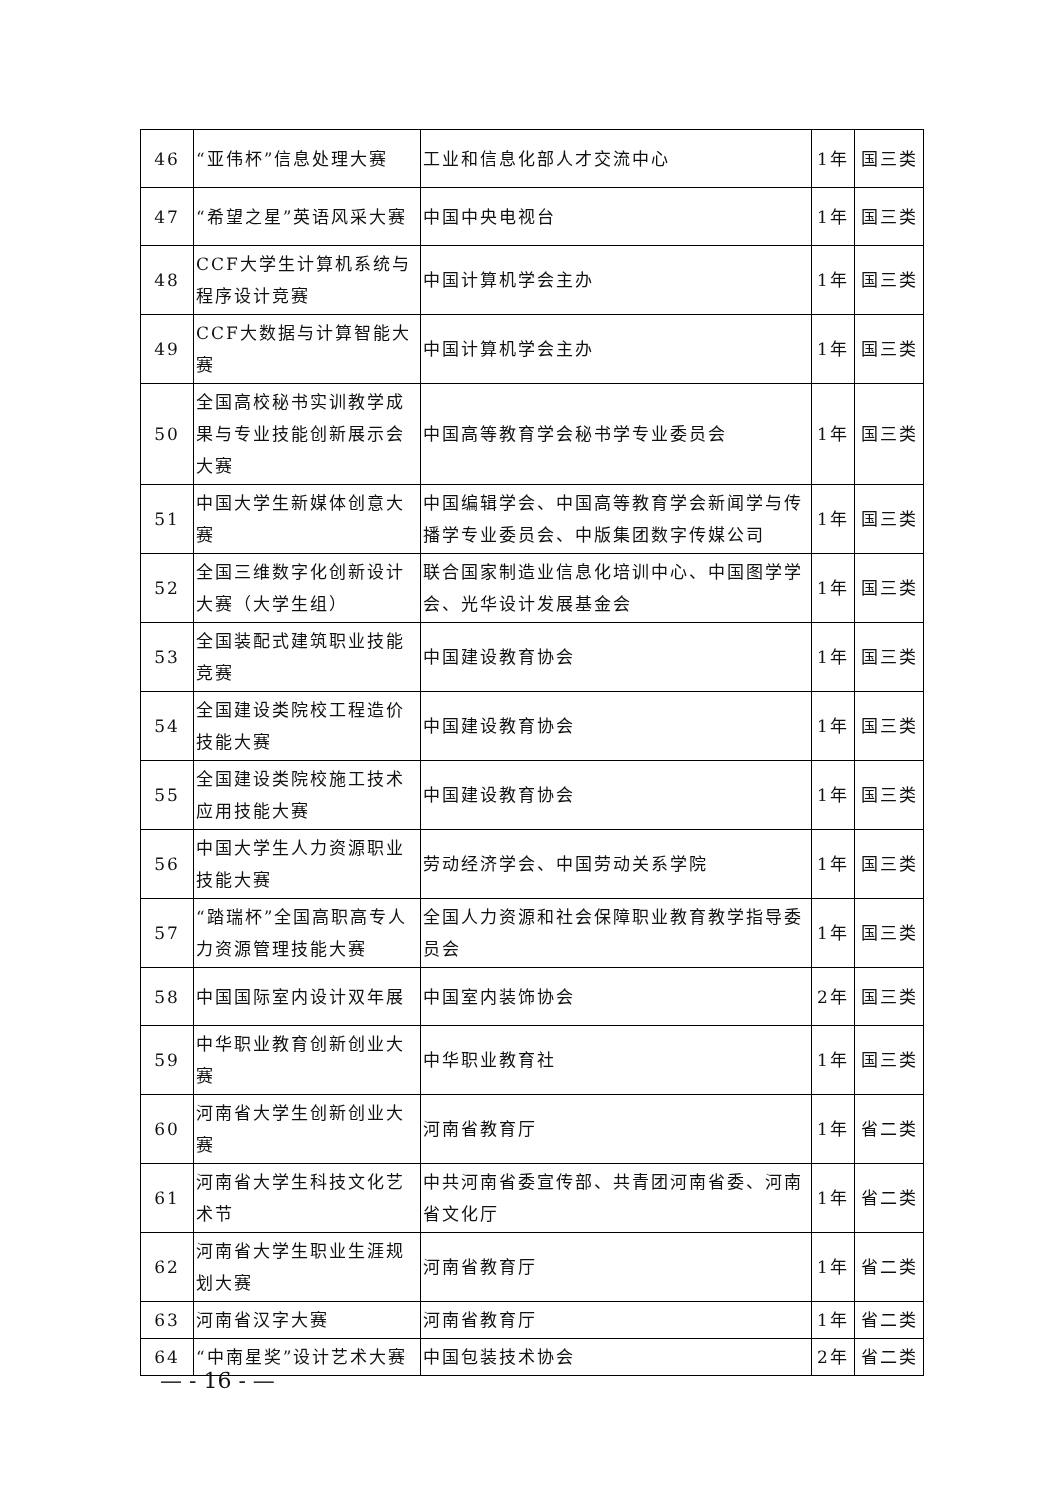| 46 | “亚伟杯”信息处理大赛 | 工业和信息化部人才交流中心 | 1年 | 国三类 |
| 47 | “希望之星”英语风采大赛 | 中国中央电视台 | 1年 | 国三类 |
| 48 | CCF大学生计算机系统与程序设计竞赛 | 中国计算机学会主办 | 1年 | 国三类 |
| 49 | CCF大数据与计算智能大赛 | 中国计算机学会主办 | 1年 | 国三类 |
| 50 | 全国高校秘书实训教学成果与专业技能创新展示会大赛 | 中国高等教育学会秘书学专业委员会 | 1年 | 国三类 |
| 51 | 中国大学生新媒体创意大赛 | 中国编辑学会、中国高等教育学会新闻学与传播学专业委员会、中版集团数字传媒公司 | 1年 | 国三类 |
| 52 | 全国三维数字化创新设计大赛（大学生组） | 联合国家制造业信息化培训中心、中国图学学会、光华设计发展基金会 | 1年 | 国三类 |
| 53 | 全国装配式建筑职业技能竞赛 | 中国建设教育协会 | 1年 | 国三类 |
| 54 | 全国建设类院校工程造价技能大赛 | 中国建设教育协会 | 1年 | 国三类 |
| 55 | 全国建设类院校施工技术应用技能大赛 | 中国建设教育协会 | 1年 | 国三类 |
| 56 | 中国大学生人力资源职业技能大赛 | 劳动经济学会、中国劳动关系学院 | 1年 | 国三类 |
| 57 | “踏瑞杯”全国高职高专人力资源管理技能大赛 | 全国人力资源和社会保障职业教育教学指导委员会 | 1年 | 国三类 |
| 58 | 中国国际室内设计双年展 | 中国室内装饰协会 | 2年 | 国三类 |
| 59 | 中华职业教育创新创业大赛 | 中华职业教育社 | 1年 | 国三类 |
| 60 | 河南省大学生创新创业大赛 | 河南省教育厅 | 1年 | 省二类 |
| 61 | 河南省大学生科技文化艺术节 | 中共河南省委宣传部、共青团河南省委、河南省文化厅 | 1年 | 省二类 |
| 62 | 河南省大学生职业生涯规划大赛 | 河南省教育厅 | 1年 | 省二类 |
| 63 | 河南省汉字大赛 | 河南省教育厅 | 1年 | 省二类 |
| 64 | “中南星奖”设计艺术大赛 | 中国包装技术协会 | 2年 | 省二类 |
— - 16 - —